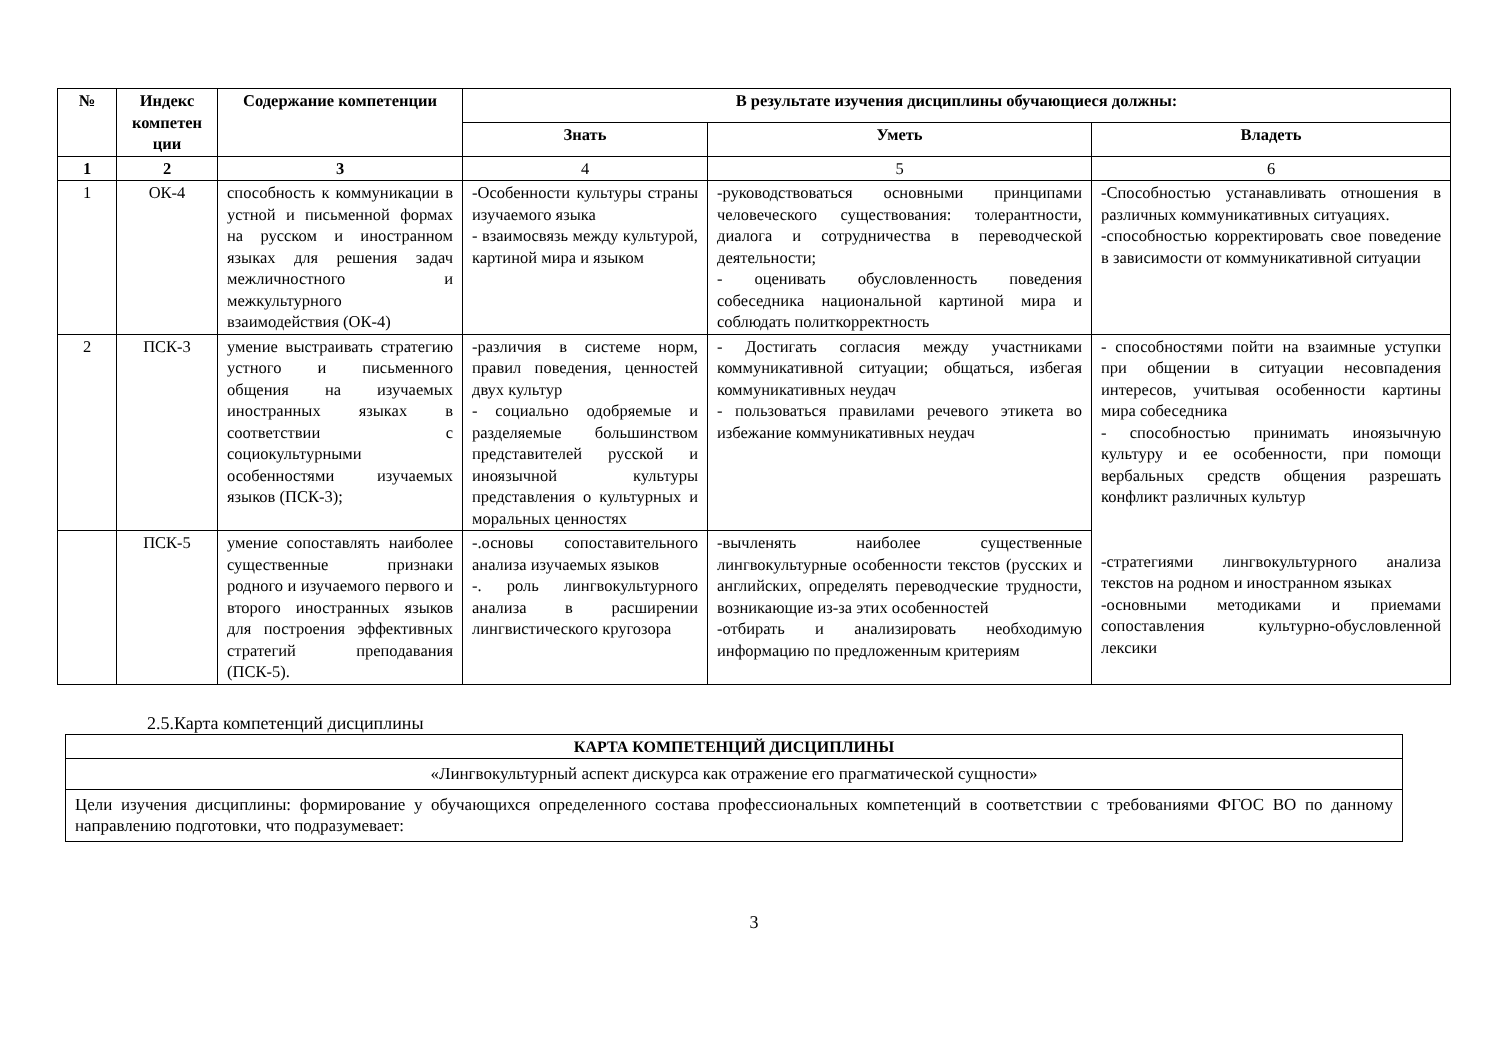| № | Индекс компетен ции | Содержание компетенции | В результате изучения дисциплины обучающиеся должны: | | |
| --- | --- | --- | --- | --- | --- |
| | | | Знать | Уметь | Владеть |
| 1 | 2 | 3 | 4 | 5 | 6 |
| 1 | ОК-4 | способность к коммуникации в устной и письменной формах на русском и иностранном языках для решения задач межличностного и межкультурного взаимодействия (ОК-4) | -Особенности культуры страны изучаемого языка - взаимосвязь между культурой, картиной мира и языком | -руководствоваться основными принципами человеческого существования: толерантности, диалога и сотрудничества в переводческой деятельности; - оценивать обусловленность поведения собеседника национальной картиной мира и соблюдать политкорректность | -Способностью устанавливать отношения в различных коммуникативных ситуациях. -способностью корректировать свое поведение в зависимости от коммуникативной ситуации |
| 2 | ПСК-3 | умение выстраивать стратегию устного и письменного общения на изучаемых иностранных языках в соответствии с социокультурными особенностями изучаемых языков (ПСК-3); | -различия в системе норм, правил поведения, ценностей двух культур - социально одобряемые и разделяемые большинством представителей русской и иноязычной культуры представления о культурных и моральных ценностях | - Достигать согласия между участниками коммуникативной ситуации; общаться, избегая коммуникативных неудач - пользоваться правилами речевого этикета во избежание коммуникативных неудач | - способностями пойти на взаимные уступки при общении в ситуации несовпадения интересов, учитывая особенности картины мира собеседника - способностью принимать иноязычную культуру и ее особенности, при помощи вербальных средств общения разрешать конфликт различных культур -стратегиями лингвокультурного анализа текстов на родном и иностранном языках -основными методиками и приемами сопоставления культурно-обусловленной лексики |
| | ПСК-5 | умение сопоставлять наиболее существенные признаки родного и изучаемого первого и второго иностранных языков для построения эффективных стратегий преподавания (ПСК-5). | -.основы сопоставительного анализа изучаемых языков -. роль лингвокультурного анализа в расширении лингвистического кругозора | -вычленять наиболее существенные лингвокультурные особенности текстов (русских и английских, определять переводческие трудности, возникающие из-за этих особенностей -отбирать и анализировать необходимую информацию по предложенным критериям | |
2.5.Карта компетенций дисциплины
| КАРТА КОМПЕТЕНЦИЙ ДИСЦИПЛИНЫ |
| --- |
| «Лингвокультурный аспект дискурса как отражение его прагматической сущности» |
| Цели изучения дисциплины: формирование у обучающихся определенного состава профессиональных компетенций в соответствии с требованиями ФГОС ВО по данному направлению подготовки, что подразумевает: |
3